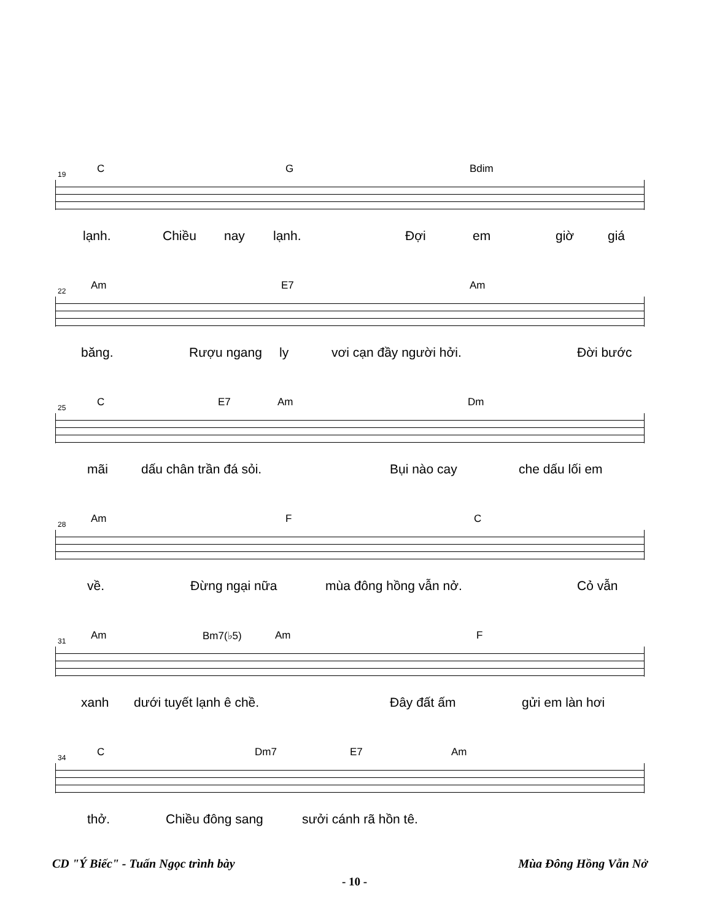19 C G Bdim
lạnh. Chiều nay lạnh. Đợi em giờ giá
22 Am E7 Am
băng. Rượu ngang ly vơi cạn đầy người hởi. Đời bước
25 C E7 Am Dm
mãi dấu chân trần đá sỏi. Bụi nào cay che dấu lối em
28 Am F C
về. Đừng ngại nữa mùa đông hồng vẫn nở. Cỏ vẫn
31 Am Bm7(♭5) Am F
xanh dưới tuyết lạnh ê chề. Đây đất ấm gửi em làn hơi
34 C Dm7 E7 Am
thở. Chiều đông sang sưởi cánh rã hồn tê.
CD "Ý Biếc" - Tuấn Ngọc trình bày Mùa Đông Hồng Vẫn Nở
- 10 -